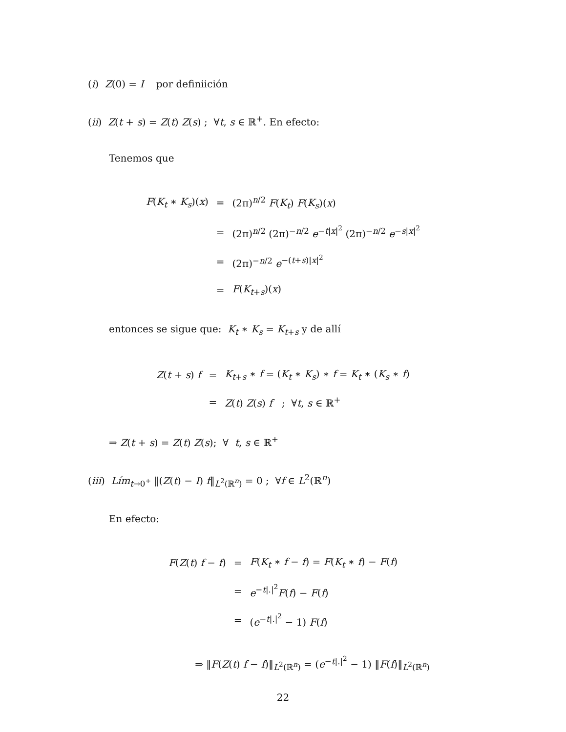(i) Z(0) = I por definiición
(ii) Z(t + s) = Z(t) Z(s) ; ∀t, s ∈ ℝ<sup>+</sup>. En efecto:
Tenemos que
| F ( K<sub>t</sub> ∗ K<sub>s</sub> )( x ) | = | (2π)<sup>n/2</sup> F ( K<sub>t</sub> ) F ( K<sub>s</sub> )( x ) |
| | = | (2π)<sup>n/2</sup> (2π)<sup>−n/2</sup> e<sup>−t/x/<sup>2</sup></sup> (2π)<sup>−n/2</sup> e<sup>−s/x/<sup>2</sup></sup> |
| | = | (2π)<sup>−n/2</sup> e<sup>−(t+s)/x/<sup>2</sup></sup> |
| | = | F ( K<sub>t+s</sub>)( x ) |
entonces se sigue que: K<sub>t</sub> ∗ K<sub>s</sub> = K<sub>t+s</sub> y de allí
| Z ( t + s ) f | = | K<sub>t+s</sub> ∗ f = ( K<sub>t</sub> ∗ K<sub>s</sub> ) ∗ f = K<sub>t</sub> ∗ ( K<sub>s</sub> ∗ f ) |
| | = | Z ( t ) Z ( s ) f ; ∀ t , s ∈ ℝ<sup>+</sup> |
⇒ Z(t + s) = Z(t) Z(s); ∀ t, s ∈ ℝ<sup>+</sup>
(iii) Lím<sub>t→0<sup>+</sup></sub> ‖(Z(t) − I) f‖<sub>L<sup>2</sup>(ℝ<sup>n</sup>)</sub> = 0 ; ∀f ∈ L<sup>2</sup>(ℝ<sup>n</sup>)
En efecto:
| F ( Z ( t ) f − f ) | = | F ( K<sub>t</sub> ∗ f − f ) = F ( K<sub>t</sub> ∗ f ) − F ( f ) |
| | = | e<sup>−t/./<sup>2</sup></sup> F ( f ) − F ( f ) |
| | = | ( e<sup>−t/./<sup>2</sup></sup> − 1) F ( f ) |
⇒ ‖F(Z(t) f − f)‖<sub>L<sup>2</sup>(ℝ<sup>n</sup>)</sub> = (e<sup>−t|.|<sup>2</sup></sup> − 1) ‖F(f)‖<sub>L<sup>2</sup>(ℝ<sup>n</sup>)</sub>
22